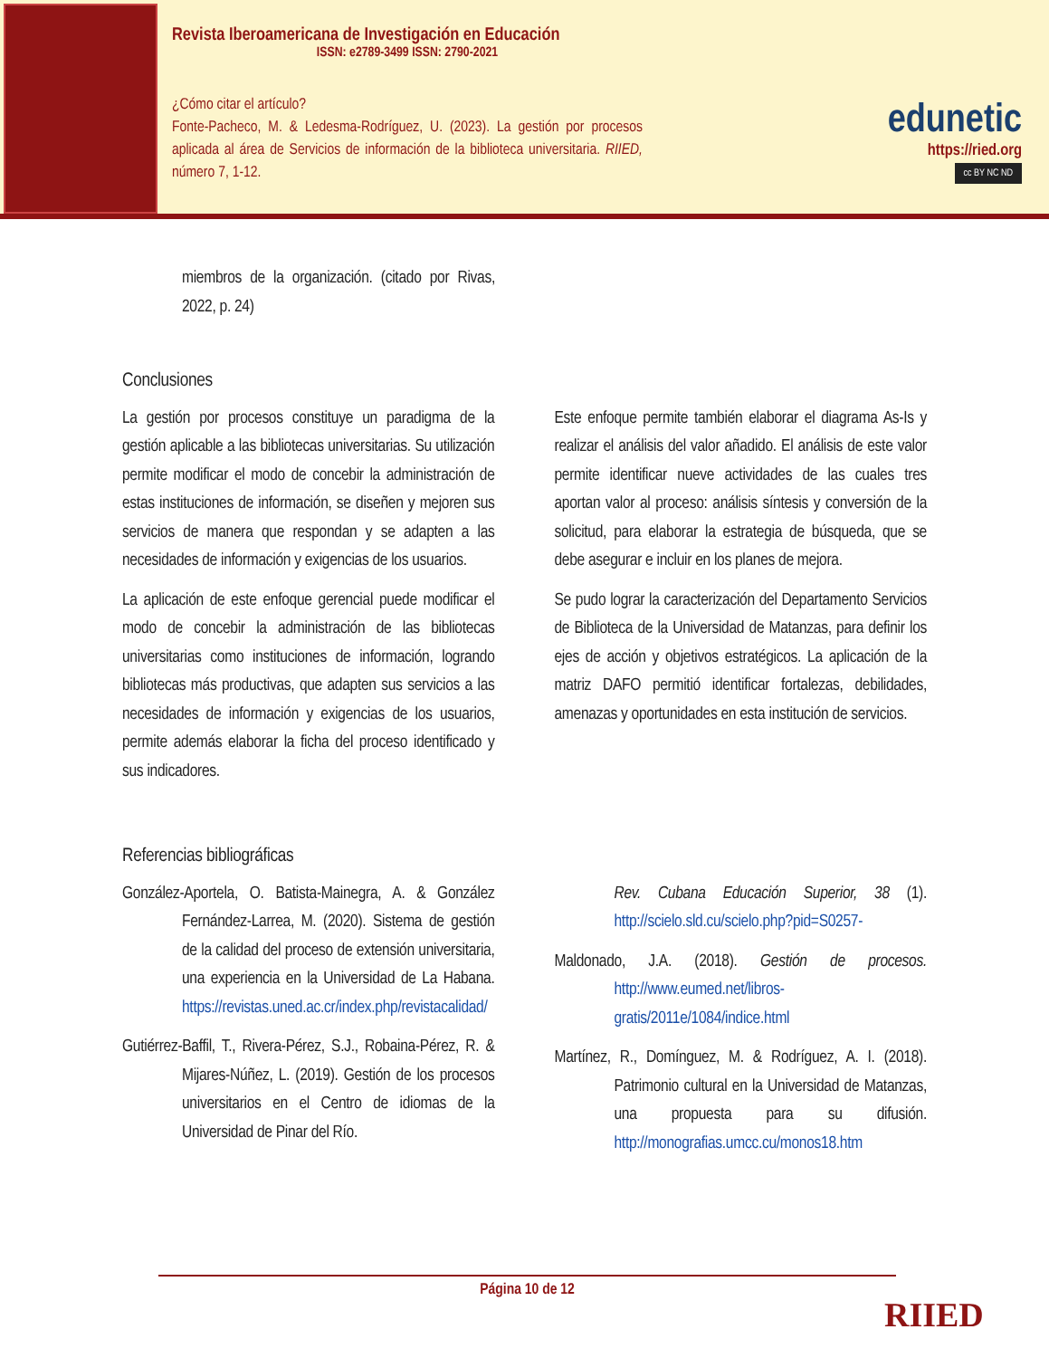Revista Iberoamericana de Investigación en Educación
ISSN: e2789-3499 ISSN: 2790-2021
¿Cómo citar el artículo?
Fonte-Pacheco, M. & Ledesma-Rodríguez, U. (2023). La gestión por procesos aplicada al área de Servicios de información de la biblioteca universitaria. RIIED, número 7, 1-12.
edunetic
https://ried.org
cc BY NC ND
miembros de la organización. (citado por Rivas, 2022, p. 24)
Conclusiones
La gestión por procesos constituye un paradigma de la gestión aplicable a las bibliotecas universitarias. Su utilización permite modificar el modo de concebir la administración de estas instituciones de información, se diseñen y mejoren sus servicios de manera que respondan y se adapten a las necesidades de información y exigencias de los usuarios.
La aplicación de este enfoque gerencial puede modificar el modo de concebir la administración de las bibliotecas universitarias como instituciones de información, logrando bibliotecas más productivas, que adapten sus servicios a las necesidades de información y exigencias de los usuarios, permite además elaborar la ficha del proceso identificado y sus indicadores.
Este enfoque permite también elaborar el diagrama As-Is y realizar el análisis del valor añadido. El análisis de este valor permite identificar nueve actividades de las cuales tres aportan valor al proceso: análisis síntesis y conversión de la solicitud, para elaborar la estrategia de búsqueda, que se debe asegurar e incluir en los planes de mejora.
Se pudo lograr la caracterización del Departamento Servicios de Biblioteca de la Universidad de Matanzas, para definir los ejes de acción y objetivos estratégicos. La aplicación de la matriz DAFO permitió identificar fortalezas, debilidades, amenazas y oportunidades en esta institución de servicios.
Referencias bibliográficas
González-Aportela, O. Batista-Mainegra, A. & González Fernández-Larrea, M. (2020). Sistema de gestión de la calidad del proceso de extensión universitaria, una experiencia en la Universidad de La Habana. https://revistas.uned.ac.cr/index.php/revistacalidad/
Gutiérrez-Baffil, T., Rivera-Pérez, S.J., Robaina-Pérez, R. & Mijares-Núñez, L. (2019). Gestión de los procesos universitarios en el Centro de idiomas de la Universidad de Pinar del Río.
Rev. Cubana Educación Superior, 38 (1). http://scielo.sld.cu/scielo.php?pid=S0257-
Maldonado, J.A. (2018). Gestión de procesos. http://www.eumed.net/libros-gratis/2011e/1084/indice.html
Martínez, R., Domínguez, M. & Rodríguez, A. I. (2018). Patrimonio cultural en la Universidad de Matanzas, una propuesta para su difusión. http://monografias.umcc.cu/monos18.htm
Página 10 de 12
RIIED